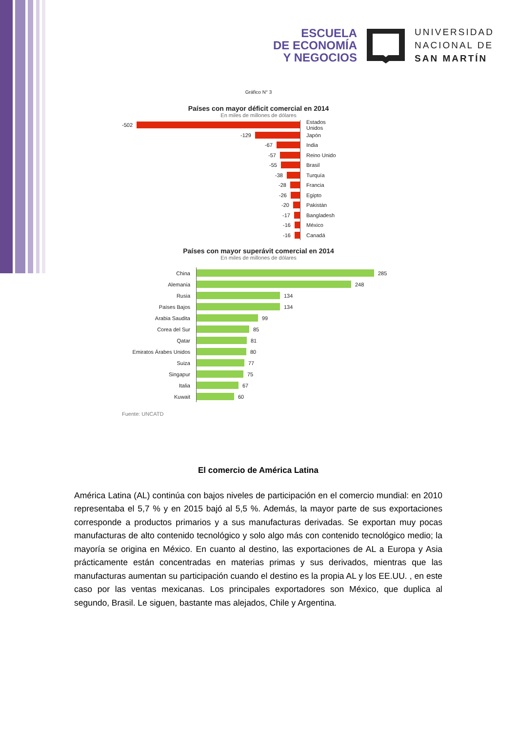ESCUELA
DE ECONOMÍA
Y NEGOCIOS
UNIVERSIDAD
NACIONAL DE
SAN MARTÍN
Gráfico N° 3
Países con mayor déficit comercial en 2014
En miles de millones de dólares
-502
Estados Unidos
-129
Japón
-67
India
-57
Reino Unido
-55
Brasil
-38
Turquía
-28
Francia
-26
Egipto
-20
Pakistán
-17
Bangladesh
-16
México
-16
Canadá
Países con mayor superávit comercial en 2014
En miles de millones de dólares
China
285
Alemania
248
Rusia
134
Países Bajos
134
Arabia Saudita
99
Corea del Sur
85
Qatar
81
Emiratos Árabes Unidos
80
Suiza
77
Singapur
75
Italia
67
Kuwait
60
Fuente: UNCATD
El comercio de América Latina
América Latina (AL) continúa con bajos niveles de participación en el comercio mundial: en 2010 representaba el 5,7 % y en 2015 bajó al 5,5 %. Además, la mayor parte de sus exportaciones corresponde a productos primarios y a sus manufacturas derivadas. Se exportan muy pocas manufacturas de alto contenido tecnológico y solo algo más con contenido tecnológico medio; la mayoría se origina en México. En cuanto al destino, las exportaciones de AL a Europa y Asia prácticamente están concentradas en materias primas y sus derivados, mientras que las manufacturas aumentan su participación cuando el destino es la propia AL y los EE.UU. , en este caso por las ventas mexicanas. Los principales exportadores son México, que duplica al segundo, Brasil. Le siguen, bastante mas alejados, Chile y Argentina.